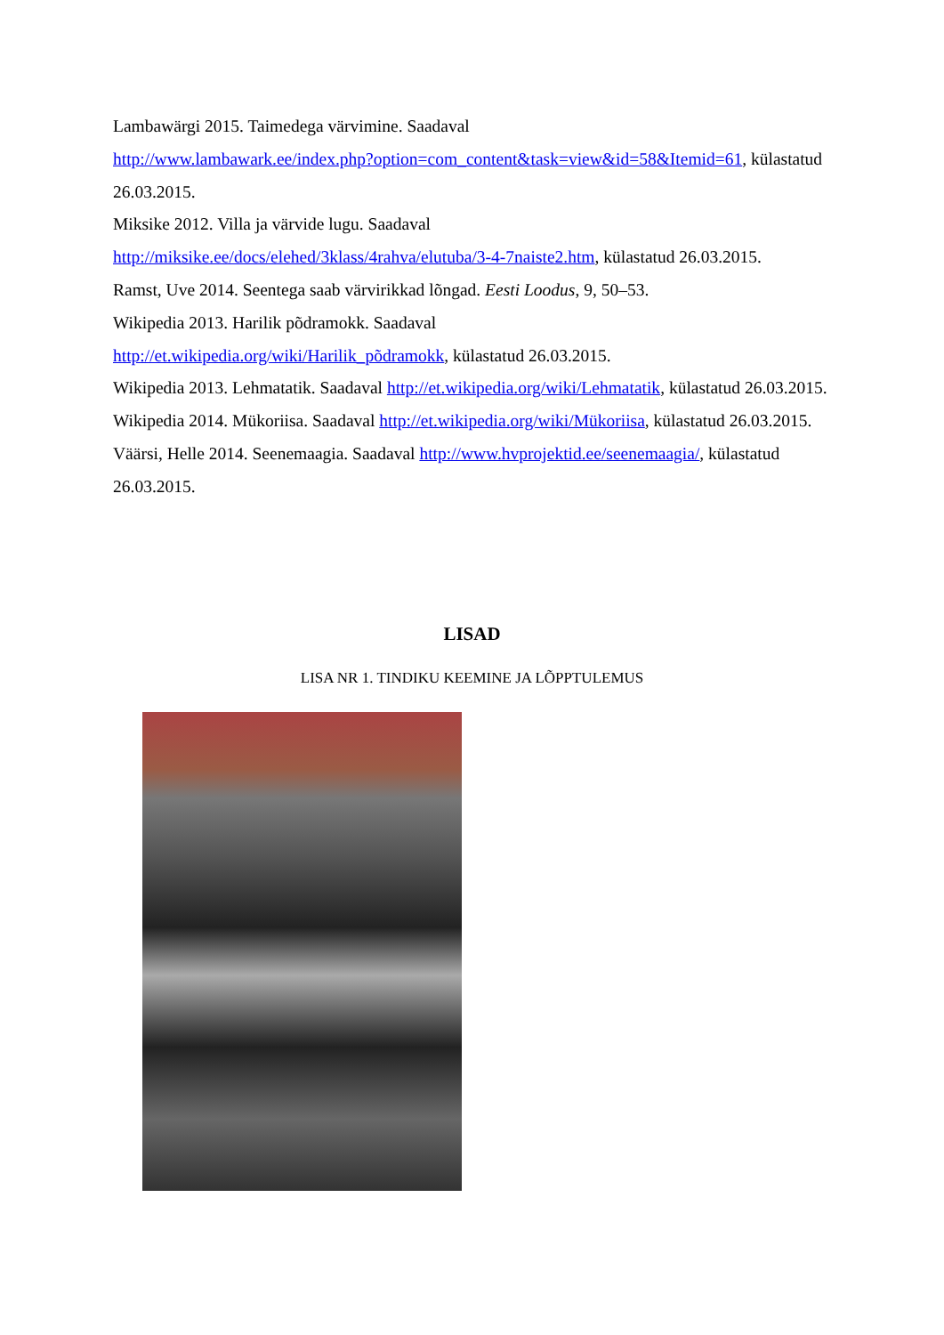Lambawärgi 2015. Taimedega värvimine. Saadaval
http://www.lambawark.ee/index.php?option=com_content&task=view&id=58&Itemid=61, külastatud 26.03.2015.
Miksike 2012. Villa ja värvide lugu. Saadaval
http://miksike.ee/docs/elehed/3klass/4rahva/elutuba/3-4-7naiste2.htm, külastatud 26.03.2015.
Ramst, Uve 2014. Seentega saab värvirikkad lõngad. Eesti Loodus, 9, 50–53.
Wikipedia 2013. Harilik põdramokk. Saadaval
http://et.wikipedia.org/wiki/Harilik_põdramokk, külastatud 26.03.2015.
Wikipedia 2013. Lehmatatik. Saadaval http://et.wikipedia.org/wiki/Lehmatatik, külastatud 26.03.2015.
Wikipedia 2014. Mükoriisa. Saadaval http://et.wikipedia.org/wiki/Mükoriisa, külastatud 26.03.2015.
Väärsi, Helle 2014. Seenemaagia. Saadaval http://www.hvprojektid.ee/seenemaagia/, külastatud 26.03.2015.
LISAD
LISA NR 1. TINDIKU KEEMINE JA LÕPPTULEMUS